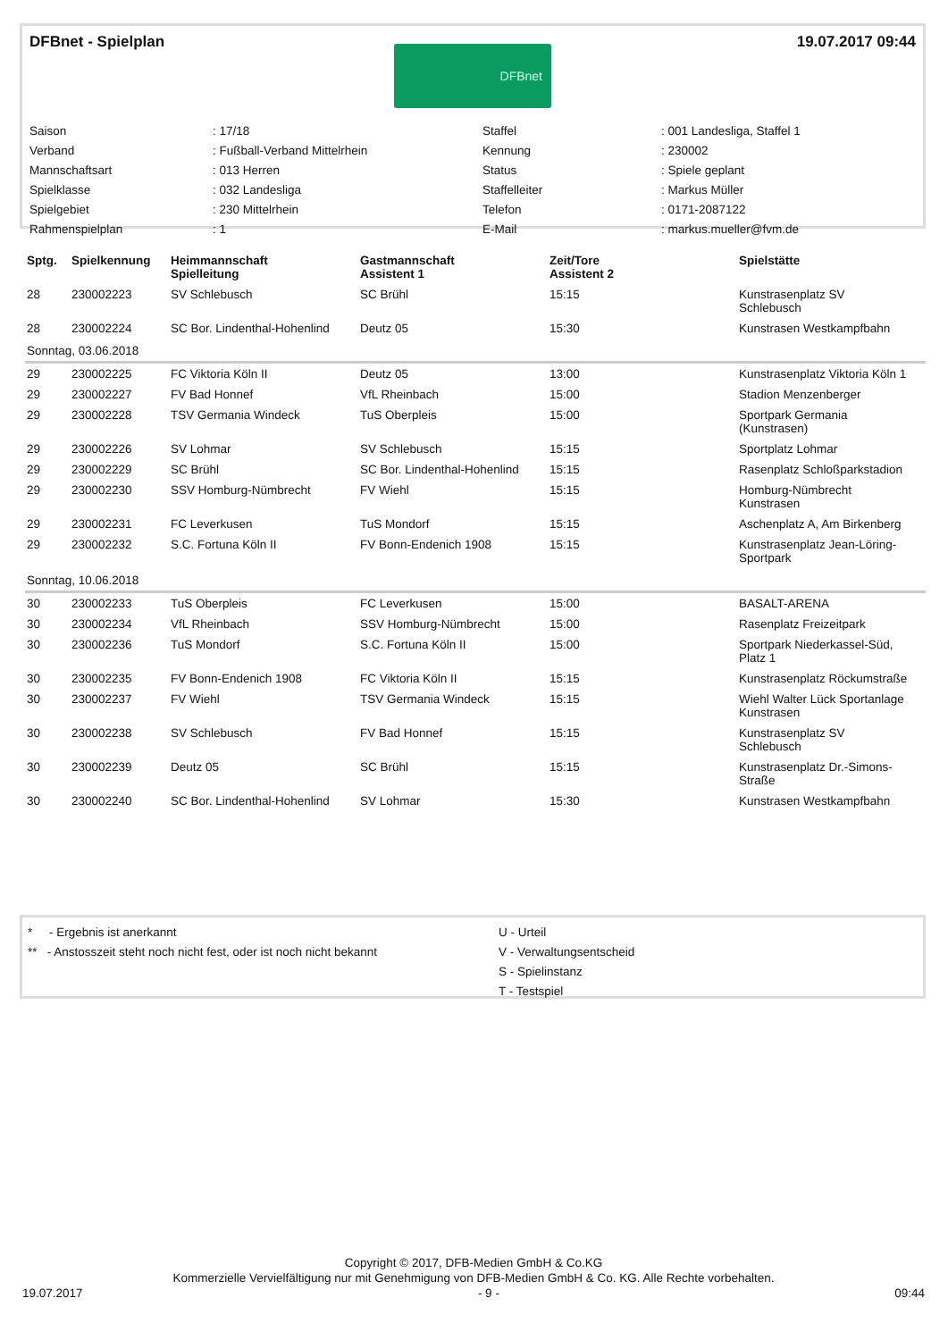DFBnet - Spielplan 19.07.2017 09:44
DFBnet
| Saison | : 17/18 | Staffel | : 001 Landesliga, Staffel 1 |
| Verband | : Fußball-Verband Mittelrhein | Kennung | : 230002 |
| Mannschaftsart | : 013 Herren | Status | : Spiele geplant |
| Spielklasse | : 032 Landesliga | Staffelleiter | : Markus Müller |
| Spielgebiet | : 230 Mittelrhein | Telefon | : 0171-2087122 |
| Rahmenspielplan | : 1 | E-Mail | : markus.mueller@fvm.de |
| Sptg. | Spielkennung | Heimmannschaft Spielleitung | Gastmannschaft Assistent 1 | Zeit/Tore Assistent 2 | Spielstätte |
| --- | --- | --- | --- | --- | --- |
| 28 | 230002223 | SV Schlebusch | SC Brühl | 15:15 | Kunstrasenplatz SV Schlebusch |
| 28 | 230002224 | SC Bor. Lindenthal-Hohenlind | Deutz 05 | 15:30 | Kunstrasen Westkampfbahn |
| Sonntag, 03.06.2018 | | | | | |
| 29 | 230002225 | FC Viktoria Köln II | Deutz 05 | 13:00 | Kunstrasenplatz Viktoria Köln 1 |
| 29 | 230002227 | FV Bad Honnef | VfL Rheinbach | 15:00 | Stadion Menzenberger |
| 29 | 230002228 | TSV Germania Windeck | TuS Oberpleis | 15:00 | Sportpark Germania (Kunstrasen) |
| 29 | 230002226 | SV Lohmar | SV Schlebusch | 15:15 | Sportplatz Lohmar |
| 29 | 230002229 | SC Brühl | SC Bor. Lindenthal-Hohenlind | 15:15 | Rasenplatz Schloßparkstadion |
| 29 | 230002230 | SSV Homburg-Nümbrecht | FV Wiehl | 15:15 | Homburg-Nümbrecht Kunstrasen |
| 29 | 230002231 | FC Leverkusen | TuS Mondorf | 15:15 | Aschenplatz A, Am Birkenberg |
| 29 | 230002232 | S.C. Fortuna Köln II | FV Bonn-Endenich 1908 | 15:15 | Kunstrasenplatz Jean-Löring- Sportpark |
| Sonntag, 10.06.2018 | | | | | |
| 30 | 230002233 | TuS Oberpleis | FC Leverkusen | 15:00 | BASALT-ARENA |
| 30 | 230002234 | VfL Rheinbach | SSV Homburg-Nümbrecht | 15:00 | Rasenplatz Freizeitpark |
| 30 | 230002236 | TuS Mondorf | S.C. Fortuna Köln II | 15:00 | Sportpark Niederkassel-Süd, Platz 1 |
| 30 | 230002235 | FV Bonn-Endenich 1908 | FC Viktoria Köln II | 15:15 | Kunstrasenplatz Röckumstraße |
| 30 | 230002237 | FV Wiehl | TSV Germania Windeck | 15:15 | Wiehl Walter Lück Sportanlage Kunstrasen |
| 30 | 230002238 | SV Schlebusch | FV Bad Honnef | 15:15 | Kunstrasenplatz SV Schlebusch |
| 30 | 230002239 | Deutz 05 | SC Brühl | 15:15 | Kunstrasenplatz Dr.-Simons- Straße |
| 30 | 230002240 | SC Bor. Lindenthal-Hohenlind | SV Lohmar | 15:30 | Kunstrasen Westkampfbahn |
* - Ergebnis ist anerkannt
** - Anstosszeit steht noch nicht fest, oder ist noch nicht bekannt
U - Urteil
V - Verwaltungsentscheid
S - Spielinstanz
T - Testspiel
Copyright © 2017, DFB-Medien GmbH & Co.KG
Kommerzielle Vervielfältigung nur mit Genehmigung von DFB-Medien GmbH & Co. KG. Alle Rechte vorbehalten.
19.07.2017 - 9 - 09:44